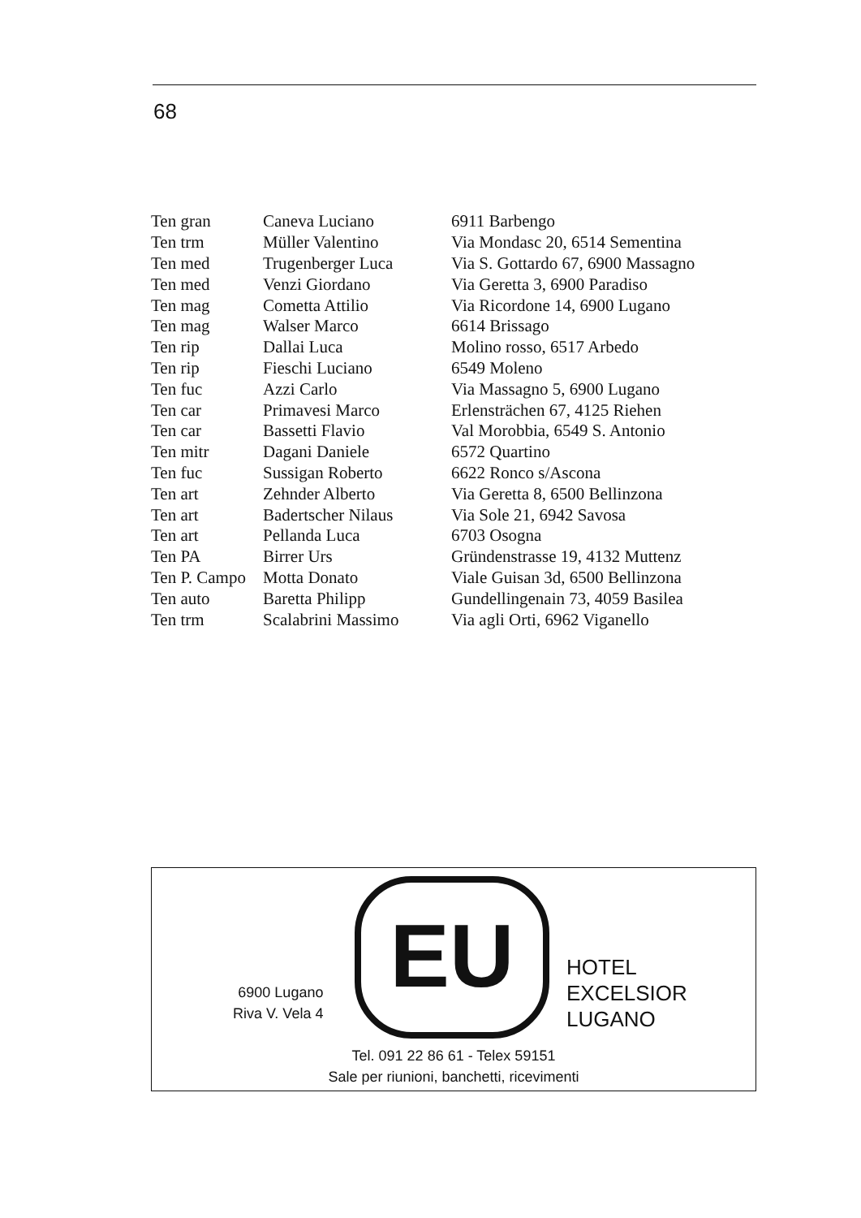68
| Ten gran | Caneva Luciano | 6911 Barbengo |
| Ten trm | Müller Valentino | Via Mondasc 20, 6514 Sementina |
| Ten med | Trugenberger Luca | Via S. Gottardo 67, 6900 Massagno |
| Ten med | Venzi Giordano | Via Geretta 3, 6900 Paradiso |
| Ten mag | Cometta Attilio | Via Ricordone 14, 6900 Lugano |
| Ten mag | Walser Marco | 6614 Brissago |
| Ten rip | Dallai Luca | Molino rosso, 6517 Arbedo |
| Ten rip | Fieschi Luciano | 6549 Moleno |
| Ten fuc | Azzi Carlo | Via Massagno 5, 6900 Lugano |
| Ten car | Primavesi Marco | Erlensträchen 67, 4125 Riehen |
| Ten car | Bassetti Flavio | Val Morobbia, 6549 S. Antonio |
| Ten mitr | Dagani Daniele | 6572 Quartino |
| Ten fuc | Sussigan Roberto | 6622 Ronco s/Ascona |
| Ten art | Zehnder Alberto | Via Geretta 8, 6500 Bellinzona |
| Ten art | Badertscher Nilaus | Via Sole 21, 6942 Savosa |
| Ten art | Pellanda Luca | 6703 Osogna |
| Ten PA | Birrer Urs | Gründenstrasse 19, 4132 Muttenz |
| Ten P. Campo | Motta Donato | Viale Guisan 3d, 6500 Bellinzona |
| Ten auto | Baretta Philipp | Gundellingenain 73, 4059 Basilea |
| Ten trm | Scalabrini Massimo | Via agli Orti, 6962 Viganello |
6900 Lugano
Riva V. Vela 4
EU
HOTEL
EXCELSIOR
LUGANO
Tel. 091 22 86 61 - Telex 59151
Sale per riunioni, banchetti, ricevimenti